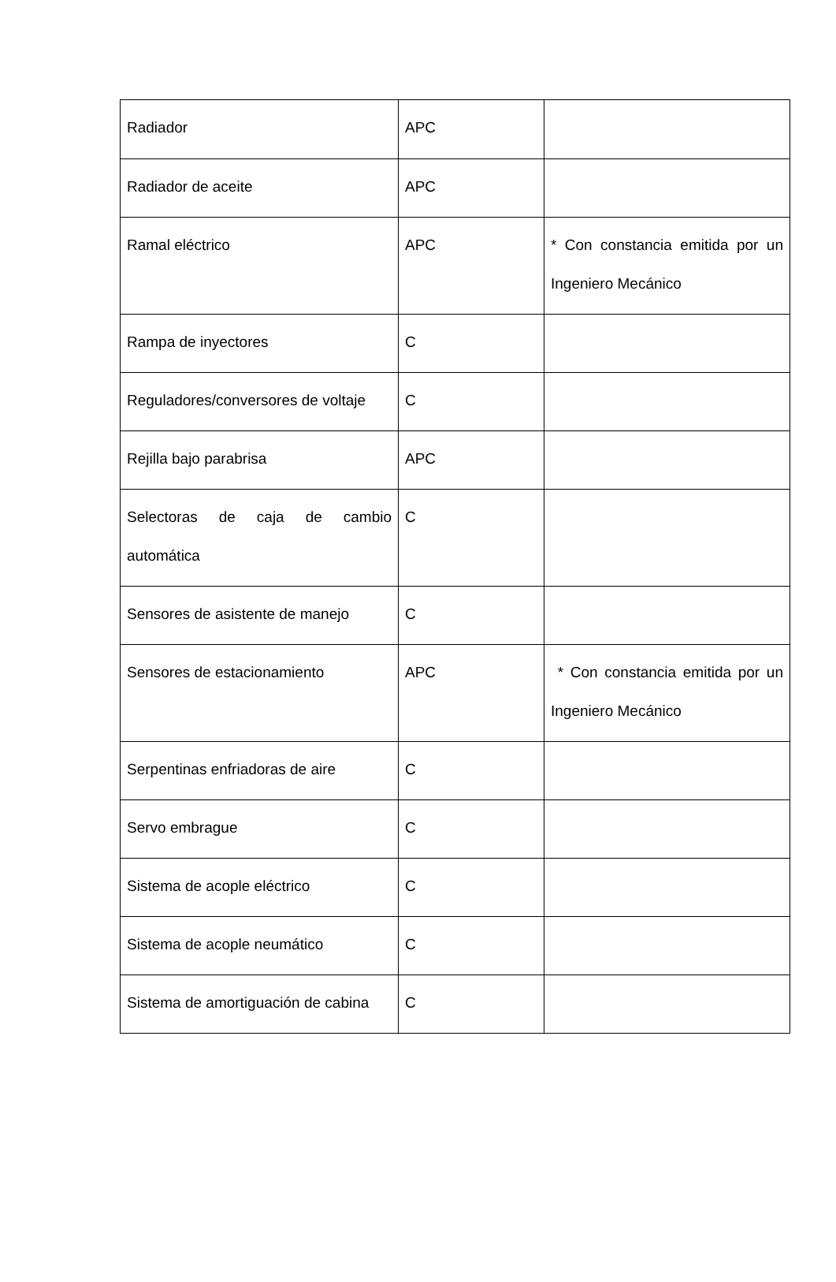| Radiador | APC | |
| Radiador de aceite | APC | |
| Ramal eléctrico | APC | * Con constancia emitida por un Ingeniero Mecánico |
| Rampa de inyectores | C | |
| Reguladores/conversores de voltaje | C | |
| Rejilla bajo parabrisa | APC | |
| Selectoras de caja de cambio automática | C | |
| Sensores de asistente de manejo | C | |
| Sensores de estacionamiento | APC | * Con constancia emitida por un Ingeniero Mecánico |
| Serpentinas enfriadoras de aire | C | |
| Servo embrague | C | |
| Sistema de acople eléctrico | C | |
| Sistema de acople neumático | C | |
| Sistema de amortiguación de cabina | C | |